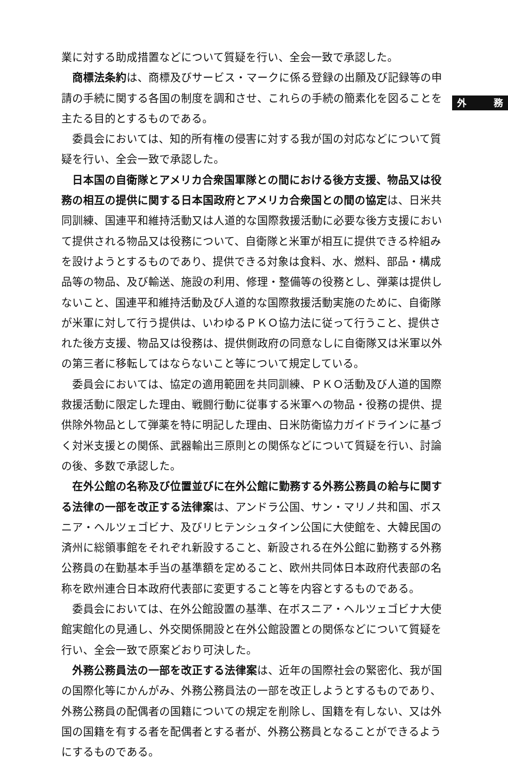外 務
業に対する助成措置などについて質疑を行い、全会一致で承認した。
商標法条約は、商標及びサービス・マークに係る登録の出願及び記録等の申請の手続に関する各国の制度を調和させ、これらの手続の簡素化を図ることを主たる目的とするものである。
委員会においては、知的所有権の侵害に対する我が国の対応などについて質疑を行い、全会一致で承認した。
日本国の自衛隊とアメリカ合衆国軍隊との間における後方支援、物品又は役務の相互の提供に関する日本国政府とアメリカ合衆国との間の協定は、日米共同訓練、国連平和維持活動又は人道的な国際救援活動に必要な後方支援において提供される物品又は役務について、自衛隊と米軍が相互に提供できる枠組みを設けようとするものであり、提供できる対象は食料、水、燃料、部品・構成品等の物品、及び輸送、施設の利用、修理・整備等の役務とし、弾薬は提供しないこと、国連平和維持活動及び人道的な国際救援活動実施のために、自衛隊が米軍に対して行う提供は、いわゆるＰＫＯ協力法に従って行うこと、提供された後方支援、物品又は役務は、提供側政府の同意なしに自衛隊又は米軍以外の第三者に移転してはならないこと等について規定している。
委員会においては、協定の適用範囲を共同訓練、ＰＫＯ活動及び人道的国際救援活動に限定した理由、戦闘行動に従事する米軍への物品・役務の提供、提供除外物品として弾薬を特に明記した理由、日米防衛協力ガイドラインに基づく対米支援との関係、武器輸出三原則との関係などについて質疑を行い、討論の後、多数で承認した。
在外公館の名称及び位置並びに在外公館に勤務する外務公務員の給与に関する法律の一部を改正する法律案は、アンドラ公国、サン・マリノ共和国、ボスニア・ヘルツェゴビナ、及びリヒテンシュタイン公国に大使館を、大韓民国の済州に総領事館をそれぞれ新設すること、新設される在外公館に勤務する外務公務員の在勤基本手当の基準額を定めること、欧州共同体日本政府代表部の名称を欧州連合日本政府代表部に変更すること等を内容とするものである。
委員会においては、在外公館設置の基準、在ボスニア・ヘルツェゴビナ大使館実館化の見通し、外交関係開設と在外公館設置との関係などについて質疑を行い、全会一致で原案どおり可決した。
外務公務員法の一部を改正する法律案は、近年の国際社会の緊密化、我が国の国際化等にかんがみ、外務公務員法の一部を改正しようとするものであり、外務公務員の配偶者の国籍についての規定を削除し、国籍を有しない、又は外国の国籍を有する者を配偶者とする者が、外務公務員となることができるようにするものである。